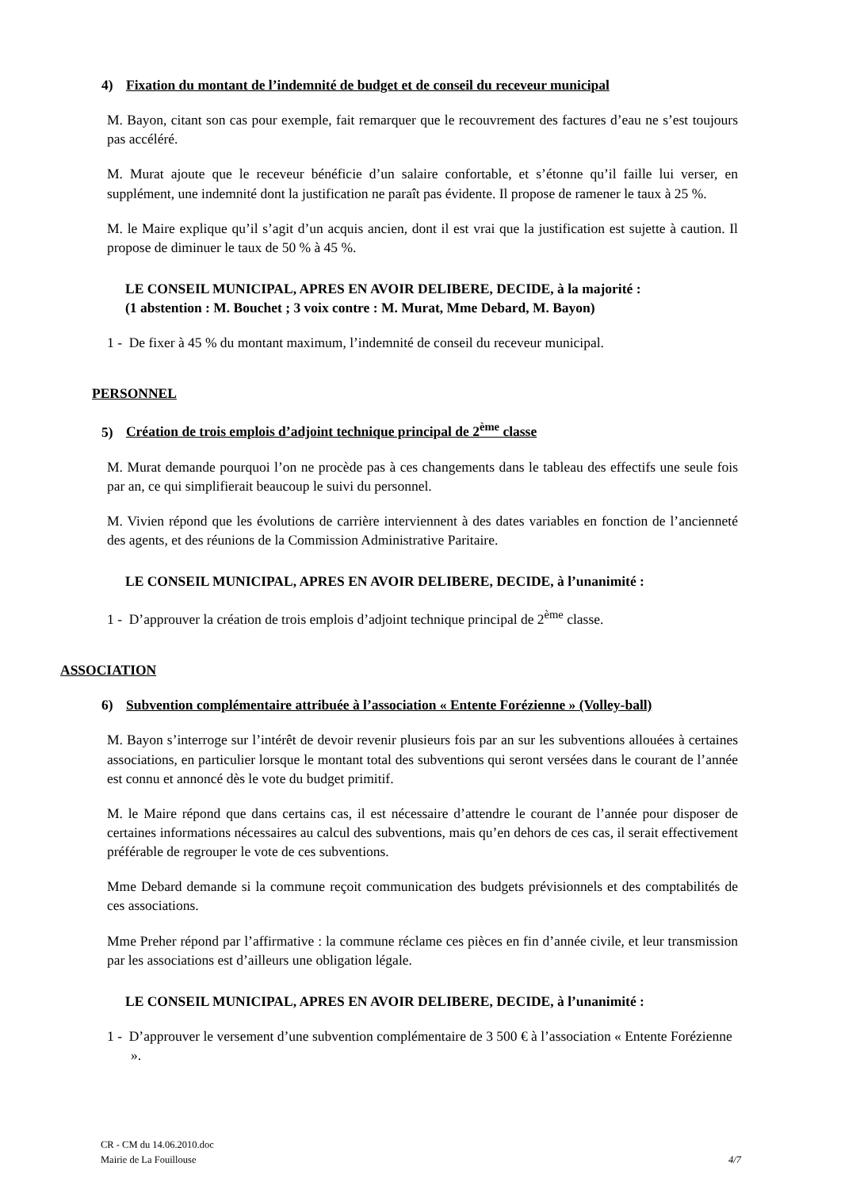4) Fixation du montant de l’indemnité de budget et de conseil du receveur municipal
M. Bayon, citant son cas pour exemple, fait remarquer que le recouvrement des factures d’eau ne s’est toujours pas accéléré.
M. Murat ajoute que le receveur bénéficie d’un salaire confortable, et s’étonne qu’il faille lui verser, en supplément, une indemnité dont la justification ne paraît pas évidente. Il propose de ramener le taux à 25 %.
M. le Maire explique qu’il s’agit d’un acquis ancien, dont il est vrai que la justification est sujette à caution. Il propose de diminuer le taux de 50 % à 45 %.
LE CONSEIL MUNICIPAL, APRES EN AVOIR DELIBERE, DECIDE, à la majorité :
(1 abstention : M. Bouchet ; 3 voix contre : M. Murat, Mme Debard, M. Bayon)
1 - De fixer à 45 % du montant maximum, l’indemnité de conseil du receveur municipal.
PERSONNEL
5) Création de trois emplois d’adjoint technique principal de 2<sup>ème</sup> classe
M. Murat demande pourquoi l’on ne procède pas à ces changements dans le tableau des effectifs une seule fois par an, ce qui simplifierait beaucoup le suivi du personnel.
M. Vivien répond que les évolutions de carrière interviennent à des dates variables en fonction de l’ancienneté des agents, et des réunions de la Commission Administrative Paritaire.
LE CONSEIL MUNICIPAL, APRES EN AVOIR DELIBERE, DECIDE, à l’unanimité :
1 - D’approuver la création de trois emplois d’adjoint technique principal de 2<sup>ème</sup> classe.
ASSOCIATION
6) Subvention complémentaire attribuée à l’association « Entente Forézienne » (Volley-ball)
M. Bayon s’interroge sur l’intérêt de devoir revenir plusieurs fois par an sur les subventions allouées à certaines associations, en particulier lorsque le montant total des subventions qui seront versées dans le courant de l’année est connu et annoncé dès le vote du budget primitif.
M. le Maire répond que dans certains cas, il est nécessaire d’attendre le courant de l’année pour disposer de certaines informations nécessaires au calcul des subventions, mais qu’en dehors de ces cas, il serait effectivement préférable de regrouper le vote de ces subventions.
Mme Debard demande si la commune reçoit communication des budgets prévisionnels et des comptabilités de ces associations.
Mme Preher répond par l’affirmative : la commune réclame ces pièces en fin d’année civile, et leur transmission par les associations est d’ailleurs une obligation légale.
LE CONSEIL MUNICIPAL, APRES EN AVOIR DELIBERE, DECIDE, à l’unanimité :
1 - D’approuver le versement d’une subvention complémentaire de 3 500 € à l’association « Entente Forézienne ».
CR - CM du 14.06.2010.doc
Mairie de La Fouillouse 4/7